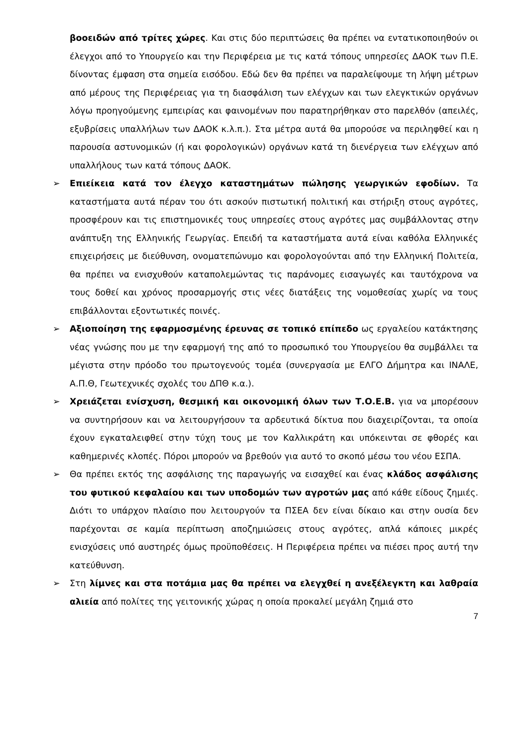βοοειδών από τρίτες χώρες. Και στις δύο περιπτώσεις θα πρέπει να εντατικοποιηθούν οι έλεγχοι από το Υπουργείο και την Περιφέρεια με τις κατά τόπους υπηρεσίες ΔΑΟΚ των Π.Ε. δίνοντας έμφαση στα σημεία εισόδου. Εδώ δεν θα πρέπει να παραλείψουμε τη λήψη μέτρων από μέρους της Περιφέρειας για τη διασφάλιση των ελέγχων και των ελεγκτικών οργάνων λόγω προηγούμενης εμπειρίας και φαινομένων που παρατηρήθηκαν στο παρελθόν (απειλές, εξυβρίσεις υπαλλήλων των ΔΑΟΚ κ.λ.π.). Στα μέτρα αυτά θα μπορούσε να περιληφθεί και η παρουσία αστυνομικών (ή και φορολογικών) οργάνων κατά τη διενέργεια των ελέγχων από υπαλλήλους των κατά τόπους ΔΑΟΚ.
➢
Επιείκεια κατά τον έλεγχο καταστημάτων πώλησης γεωργικών εφοδίων. Τα καταστήματα αυτά πέραν του ότι ασκούν πιστωτική πολιτική και στήριξη στους αγρότες, προσφέρουν και τις επιστημονικές τους υπηρεσίες στους αγρότες μας συμβάλλοντας στην ανάπτυξη της Ελληνικής Γεωργίας. Επειδή τα καταστήματα αυτά είναι καθόλα Ελληνικές επιχειρήσεις με διεύθυνση, ονοματεπώνυμο και φορολογούνται από την Ελληνική Πολιτεία, θα πρέπει να ενισχυθούν καταπολεμώντας τις παράνομες εισαγωγές και ταυτόχρονα να τους δοθεί και χρόνος προσαρμογής στις νέες διατάξεις της νομοθεσίας χωρίς να τους επιβάλλονται εξοντωτικές ποινές.
➢
Αξιοποίηση της εφαρμοσμένης έρευνας σε τοπικό επίπεδο ως εργαλείου κατάκτησης νέας γνώσης που με την εφαρμογή της από το προσωπικό του Υπουργείου θα συμβάλλει τα μέγιστα στην πρόοδο του πρωτογενούς τομέα (συνεργασία με ΕΛΓΟ Δήμητρα και ΙΝΑΛΕ, Α.Π.Θ, Γεωτεχνικές σχολές του ΔΠΘ κ.α.).
➢
Χρειάζεται ενίσχυση, θεσμική και οικονομική όλων των Τ.Ο.Ε.Β. για να μπορέσουν να συντηρήσουν και να λειτουργήσουν τα αρδευτικά δίκτυα που διαχειρίζονται, τα οποία έχουν εγκαταλειφθεί στην τύχη τους με τον Καλλικράτη και υπόκεινται σε φθορές και καθημερινές κλοπές. Πόροι μπορούν να βρεθούν για αυτό το σκοπό μέσω του νέου ΕΣΠΑ.
➢
Θα πρέπει εκτός της ασφάλισης της παραγωγής να εισαχθεί και ένας κλάδος ασφάλισης του φυτικού κεφαλαίου και των υποδομών των αγροτών μας από κάθε είδους ζημιές. Διότι το υπάρχον πλαίσιο που λειτουργούν τα ΠΣΕΑ δεν είναι δίκαιο και στην ουσία δεν παρέχονται σε καμία περίπτωση αποζημιώσεις στους αγρότες, απλά κάποιες μικρές ενισχύσεις υπό αυστηρές όμως προϋποθέσεις. Η Περιφέρεια πρέπει να πιέσει προς αυτή την κατεύθυνση.
➢
Στη λίμνες και στα ποτάμια μας θα πρέπει να ελεγχθεί η ανεξέλεγκτη και λαθραία αλιεία από πολίτες της γειτονικής χώρας η οποία προκαλεί μεγάλη ζημιά στο
7